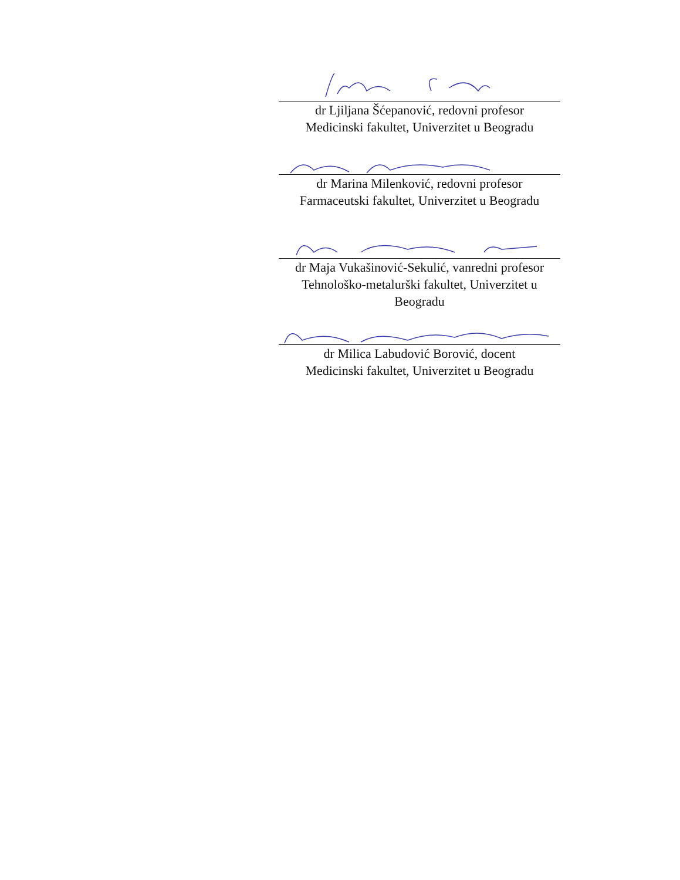dr Ljiljana Šćepanović, redovni profesor
Medicinski fakultet, Univerzitet u Beogradu
dr Marina Milenković, redovni profesor
Farmaceutski fakultet, Univerzitet u Beogradu
dr Maja Vukašinović-Sekulić, vanredni profesor
Tehnološko-metalurški fakultet, Univerzitet u Beogradu
dr Milica Labudović Borović, docent
Medicinski fakultet, Univerzitet u Beogradu